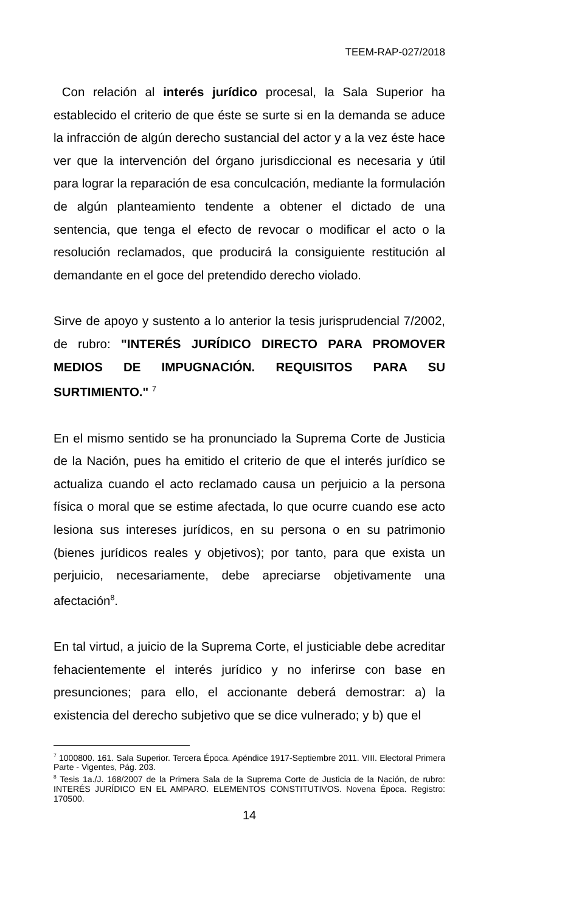TEEM-RAP-027/2018
Con relación al interés jurídico procesal, la Sala Superior ha establecido el criterio de que éste se surte si en la demanda se aduce la infracción de algún derecho sustancial del actor y a la vez éste hace ver que la intervención del órgano jurisdiccional es necesaria y útil para lograr la reparación de esa conculcación, mediante la formulación de algún planteamiento tendente a obtener el dictado de una sentencia, que tenga el efecto de revocar o modificar el acto o la resolución reclamados, que producirá la consiguiente restitución al demandante en el goce del pretendido derecho violado.
Sirve de apoyo y sustento a lo anterior la tesis jurisprudencial 7/2002, de rubro: "INTERÉS JURÍDICO DIRECTO PARA PROMOVER MEDIOS DE IMPUGNACIÓN. REQUISITOS PARA SU SURTIMIENTO." <sup>7</sup>
En el mismo sentido se ha pronunciado la Suprema Corte de Justicia de la Nación, pues ha emitido el criterio de que el interés jurídico se actualiza cuando el acto reclamado causa un perjuicio a la persona física o moral que se estime afectada, lo que ocurre cuando ese acto lesiona sus intereses jurídicos, en su persona o en su patrimonio (bienes jurídicos reales y objetivos); por tanto, para que exista un perjuicio, necesariamente, debe apreciarse objetivamente una afectación<sup>8</sup>.
En tal virtud, a juicio de la Suprema Corte, el justiciable debe acreditar fehacientemente el interés jurídico y no inferirse con base en presunciones; para ello, el accionante deberá demostrar: a) la existencia del derecho subjetivo que se dice vulnerado; y b) que el
<sup>7</sup> 1000800. 161. Sala Superior. Tercera Época. Apéndice 1917-Septiembre 2011. VIII. Electoral Primera Parte - Vigentes, Pág. 203.
<sup>8</sup> Tesis 1a./J. 168/2007 de la Primera Sala de la Suprema Corte de Justicia de la Nación, de rubro: INTERÉS JURÍDICO EN EL AMPARO. ELEMENTOS CONSTITUTIVOS. Novena Época. Registro: 170500.
14